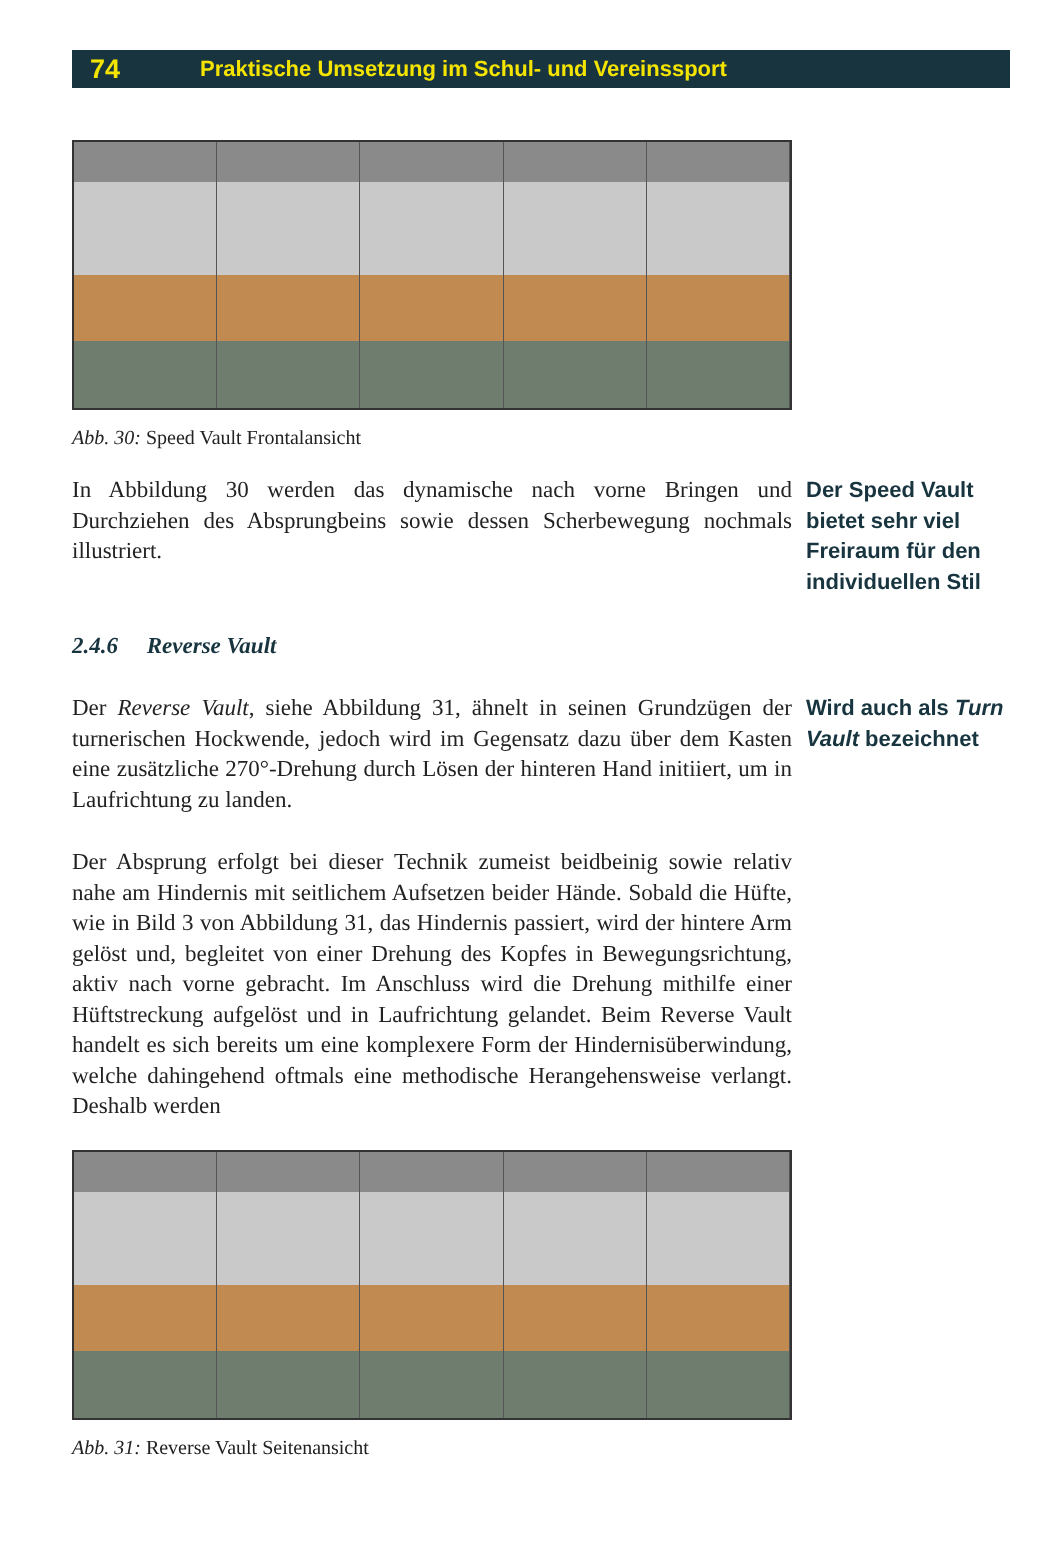74 Praktische Umsetzung im Schul- und Vereinssport
Abb. 30: Speed Vault Frontalansicht
In Abbildung 30 werden das dynamische nach vorne Bringen und Durchziehen des Absprungbeins sowie dessen Scherbewegung nochmals illustriert.
Der Speed Vault bietet sehr viel Freiraum für den individuellen Stil
2.4.6 Reverse Vault
Der Reverse Vault, siehe Abbildung 31, ähnelt in seinen Grundzügen der turnerischen Hockwende, jedoch wird im Gegensatz dazu über dem Kasten eine zusätzliche 270°-Drehung durch Lösen der hinteren Hand initiiert, um in Laufrichtung zu landen.
Wird auch als Turn Vault bezeichnet
Der Absprung erfolgt bei dieser Technik zumeist beidbeinig sowie relativ nahe am Hindernis mit seitlichem Aufsetzen beider Hände. Sobald die Hüfte, wie in Bild 3 von Abbildung 31, das Hindernis passiert, wird der hintere Arm gelöst und, begleitet von einer Drehung des Kopfes in Bewegungsrichtung, aktiv nach vorne gebracht. Im Anschluss wird die Drehung mithilfe einer Hüftstreckung aufgelöst und in Laufrichtung gelandet. Beim Reverse Vault handelt es sich bereits um eine komplexere Form der Hindernisüberwindung, welche dahingehend oftmals eine methodische Herangehensweise verlangt. Deshalb werden
Abb. 31: Reverse Vault Seitenansicht